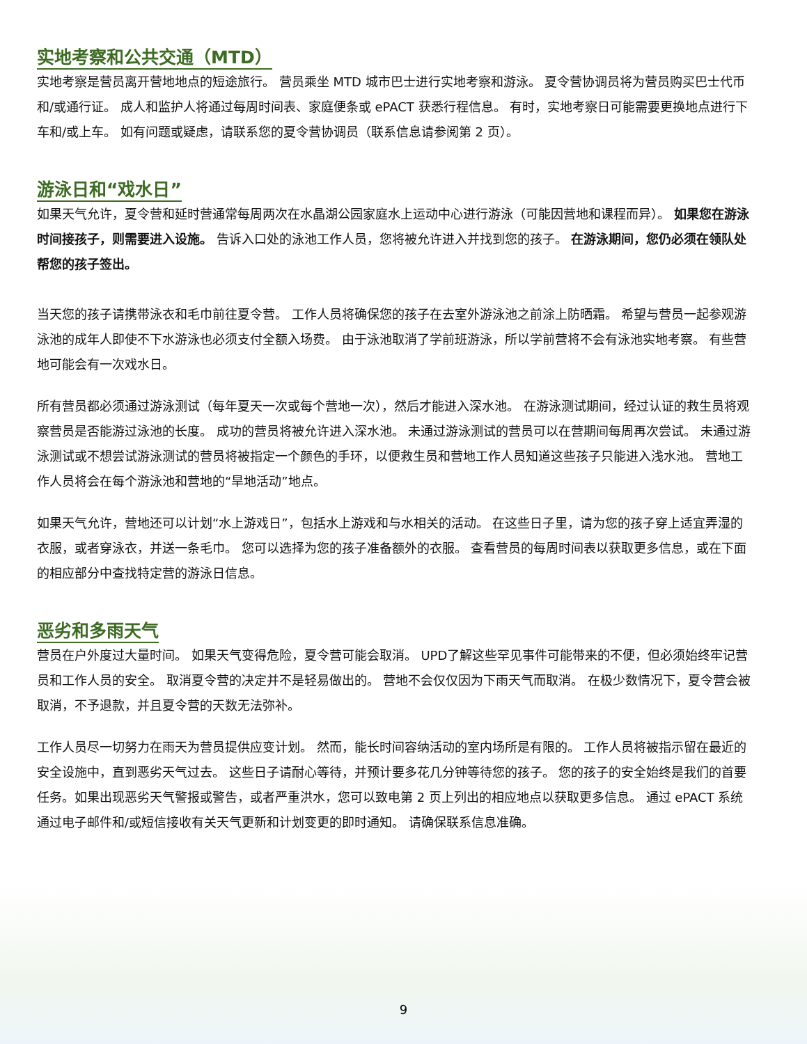实地考察和公共交通（MTD）
实地考察是营员离开营地地点的短途旅行。 营员乘坐 MTD 城市巴士进行实地考察和游泳。 夏令营协调员将为营员购买巴士代币和/或通行证。 成人和监护人将通过每周时间表、家庭便条或 ePACT 获悉行程信息。 有时，实地考察日可能需要更换地点进行下车和/或上车。 如有问题或疑虑，请联系您的夏令营协调员（联系信息请参阅第 2 页）。
游泳日和“戏水日”
如果天气允许，夏令营和延时营通常每周两次在水晶湖公园家庭水上运动中心进行游泳（可能因营地和课程而异）。 如果您在游泳时间接孩子，则需要进入设施。 告诉入口处的泳池工作人员，您将被允许进入并找到您的孩子。 在游泳期间，您仍必须在领队处帮您的孩子签出。
当天您的孩子请携带泳衣和毛巾前往夏令营。 工作人员将确保您的孩子在去室外游泳池之前涂上防晒霜。 希望与营员一起参观游泳池的成年人即使不下水游泳也必须支付全额入场费。 由于泳池取消了学前班游泳，所以学前营将不会有泳池实地考察。 有些营地可能会有一次戏水日。
所有营员都必须通过游泳测试（每年夏天一次或每个营地一次），然后才能进入深水池。 在游泳测试期间，经过认证的救生员将观察营员是否能游过泳池的长度。 成功的营员将被允许进入深水池。 未通过游泳测试的营员可以在营期间每周再次尝试。 未通过游泳测试或不想尝试游泳测试的营员将被指定一个颜色的手环，以便救生员和营地工作人员知道这些孩子只能进入浅水池。 营地工作人员将会在每个游泳池和营地的“旱地活动”地点。
如果天气允许，营地还可以计划“水上游戏日”，包括水上游戏和与水相关的活动。 在这些日子里，请为您的孩子穿上适宜弄湿的衣服，或者穿泳衣，并送一条毛巾。 您可以选择为您的孩子准备额外的衣服。 查看营员的每周时间表以获取更多信息，或在下面的相应部分中查找特定营的游泳日信息。
恶劣和多雨天气
营员在户外度过大量时间。 如果天气变得危险，夏令营可能会取消。 UPD了解这些罕见事件可能带来的不便，但必须始终牢记营员和工作人员的安全。 取消夏令营的决定并不是轻易做出的。 营地不会仅仅因为下雨天气而取消。 在极少数情况下，夏令营会被取消，不予退款，并且夏令营的天数无法弥补。
工作人员尽一切努力在雨天为营员提供应变计划。 然而，能长时间容纳活动的室内场所是有限的。 工作人员将被指示留在最近的安全设施中，直到恶劣天气过去。 这些日子请耐心等待，并预计要多花几分钟等待您的孩子。 您的孩子的安全始终是我们的首要任务。如果出现恶劣天气警报或警告，或者严重洪水，您可以致电第 2 页上列出的相应地点以获取更多信息。 通过 ePACT 系统通过电子邮件和/或短信接收有关天气更新和计划变更的即时通知。 请确保联系信息准确。
9